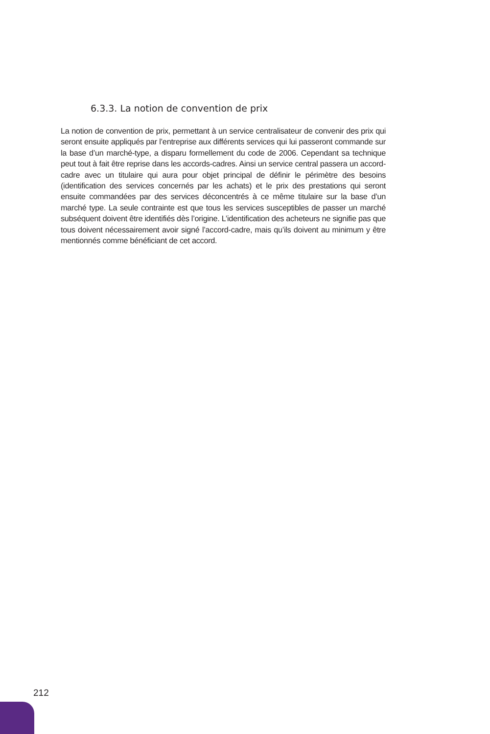6.3.3. La notion de convention de prix
La notion de convention de prix, permettant à un service centralisateur de convenir des prix qui seront ensuite appliqués par l’entreprise aux différents services qui lui passeront commande sur la base d’un marché-type, a disparu formellement du code de 2006. Cependant sa technique peut tout à fait être reprise dans les accords-cadres. Ainsi un service central passera un accord-cadre avec un titulaire qui aura pour objet principal de définir le périmètre des besoins (identification des services concernés par les achats) et le prix des prestations qui seront ensuite commandées par des services déconcentrés à ce même titulaire sur la base d’un marché type. La seule contrainte est que tous les services susceptibles de passer un marché subséquent doivent être identifiés dès l’origine. L’identification des acheteurs ne signifie pas que tous doivent nécessairement avoir signé l’accord-cadre, mais qu’ils doivent au minimum y être mentionnés comme bénéficiant de cet accord.
212